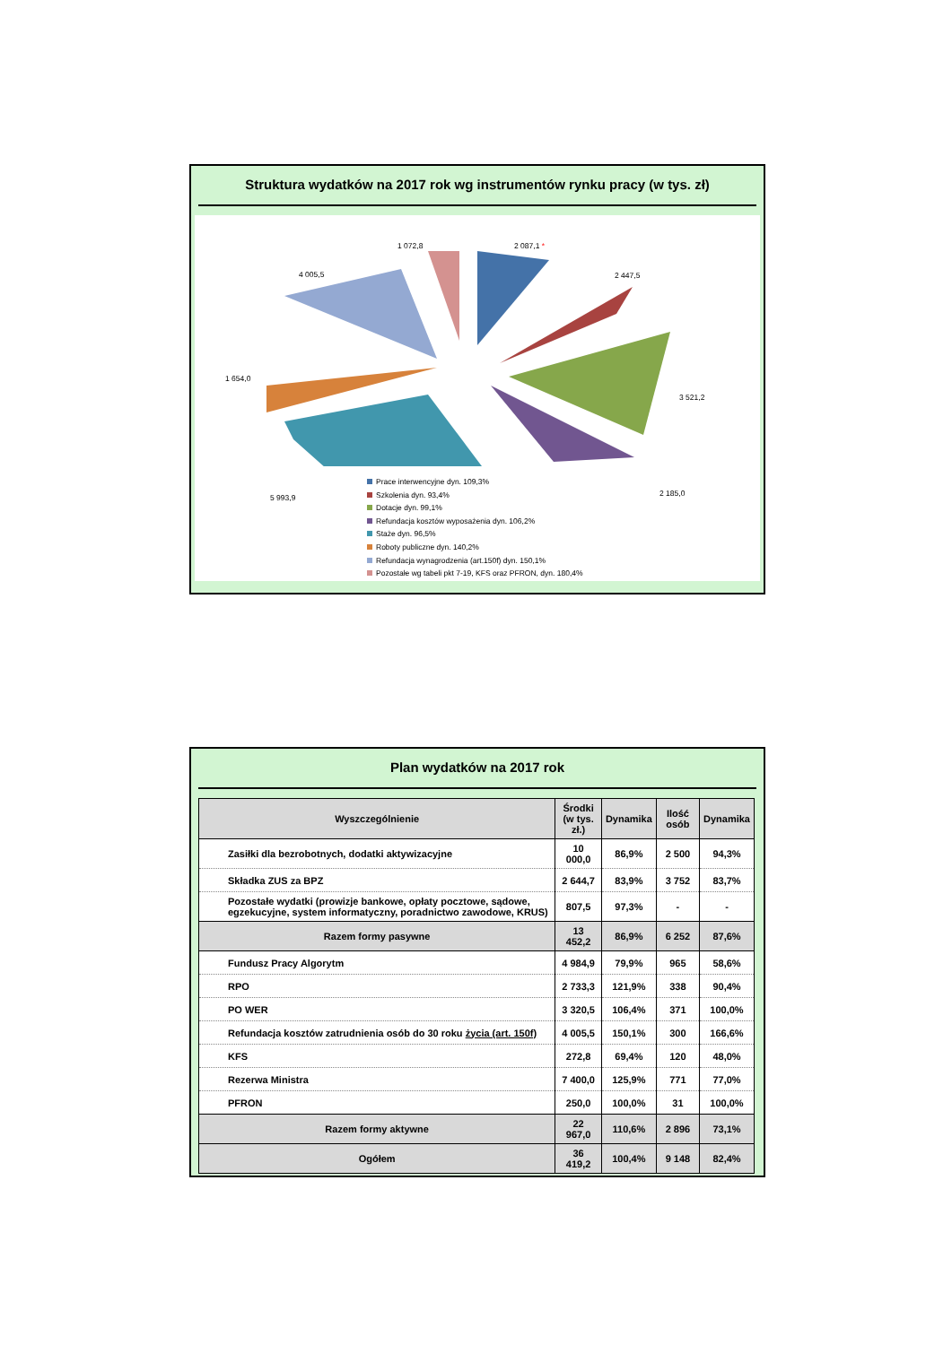Struktura wydatków na 2017 rok wg instrumentów rynku pracy (w tys. zł)
1 072,8 2 087,1 *
4 005,5 2 447,5
1 654,0
3 521,2
2 185,0
5 993,9
Prace interwencyjne dyn. 109,3%
Szkolenia dyn. 93,4%
Dotacje dyn. 99,1%
Refundacja kosztów wyposażenia dyn. 106,2%
Staże dyn. 96,5%
Roboty publiczne dyn. 140,2%
Refundacja wynagrodzenia (art.150f) dyn. 150,1%
Pozostałe wg tabeli pkt 7-19, KFS oraz PFRON, dyn. 180,4%
Plan wydatków na 2017 rok
| Wyszczególnienie | Środki (w tys. zł.) | Dynamika | Ilość osób | Dynamika |
| --- | --- | --- | --- | --- |
| Zasiłki dla bezrobotnych, dodatki aktywizacyjne | 10 000,0 | 86,9% | 2 500 | 94,3% |
| Składka ZUS za BPZ | 2 644,7 | 83,9% | 3 752 | 83,7% |
| Pozostałe wydatki (prowizje bankowe, opłaty pocztowe, sądowe, egzekucyjne, system informatyczny, poradnictwo zawodowe, KRUS) | 807,5 | 97,3% | - | - |
| Razem formy pasywne | 13 452,2 | 86,9% | 6 252 | 87,6% |
| Fundusz Pracy Algorytm | 4 984,9 | 79,9% | 965 | 58,6% |
| RPO | 2 733,3 | 121,9% | 338 | 90,4% |
| PO WER | 3 320,5 | 106,4% | 371 | 100,0% |
| Refundacja kosztów zatrudnienia osób do 30 roku życia (art. 150f) | 4 005,5 | 150,1% | 300 | 166,6% |
| KFS | 272,8 | 69,4% | 120 | 48,0% |
| Rezerwa Ministra | 7 400,0 | 125,9% | 771 | 77,0% |
| PFRON | 250,0 | 100,0% | 31 | 100,0% |
| Razem formy aktywne | 22 967,0 | 110,6% | 2 896 | 73,1% |
| Ogółem | 36 419,2 | 100,4% | 9 148 | 82,4% |